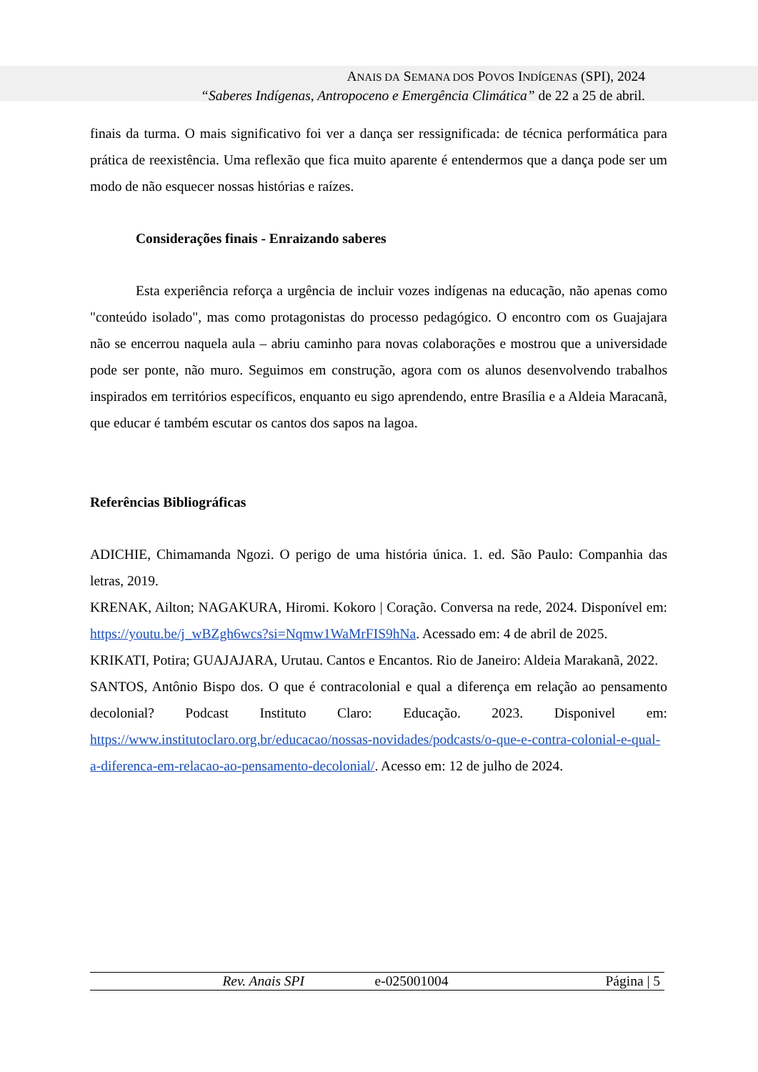ANAIS DA SEMANA DOS POVOS INDÍGENAS (SPI), 2024
“Saberes Indígenas, Antropoceno e Emergência Climática” de 22 a 25 de abril.
finais da turma. O mais significativo foi ver a dança ser ressignificada: de técnica performática para prática de reexistência. Uma reflexão que fica muito aparente é entendermos que a dança pode ser um modo de não esquecer nossas histórias e raízes.
Considerações finais - Enraizando saberes
Esta experiência reforça a urgência de incluir vozes indígenas na educação, não apenas como "conteúdo isolado", mas como protagonistas do processo pedagógico. O encontro com os Guajajara não se encerrou naquela aula – abriu caminho para novas colaborações e mostrou que a universidade pode ser ponte, não muro. Seguimos em construção, agora com os alunos desenvolvendo trabalhos inspirados em territórios específicos, enquanto eu sigo aprendendo, entre Brasília e a Aldeia Maracanã, que educar é também escutar os cantos dos sapos na lagoa.
Referências Bibliográficas
ADICHIE, Chimamanda Ngozi. O perigo de uma história única. 1. ed. São Paulo: Companhia das letras, 2019.
KRENAK, Ailton; NAGAKURA, Hiromi. Kokoro | Coração. Conversa na rede, 2024. Disponível em: https://youtu.be/j_wBZgh6wcs?si=Nqmw1WaMrFIS9hNa. Acessado em: 4 de abril de 2025.
KRIKATI, Potira; GUAJAJARA, Urutau. Cantos e Encantos. Rio de Janeiro: Aldeia Marakanã, 2022.
SANTOS, Antônio Bispo dos. O que é contracolonial e qual a diferença em relação ao pensamento decolonial? Podcast Instituto Claro: Educação. 2023. Disponivel em: https://www.institutoclaro.org.br/educacao/nossas-novidades/podcasts/o-que-e-contra-colonial-e-qual-a-diferenca-em-relacao-ao-pensamento-decolonial/. Acesso em: 12 de julho de 2024.
Rev. Anais SPI e-025001004 Página | 5